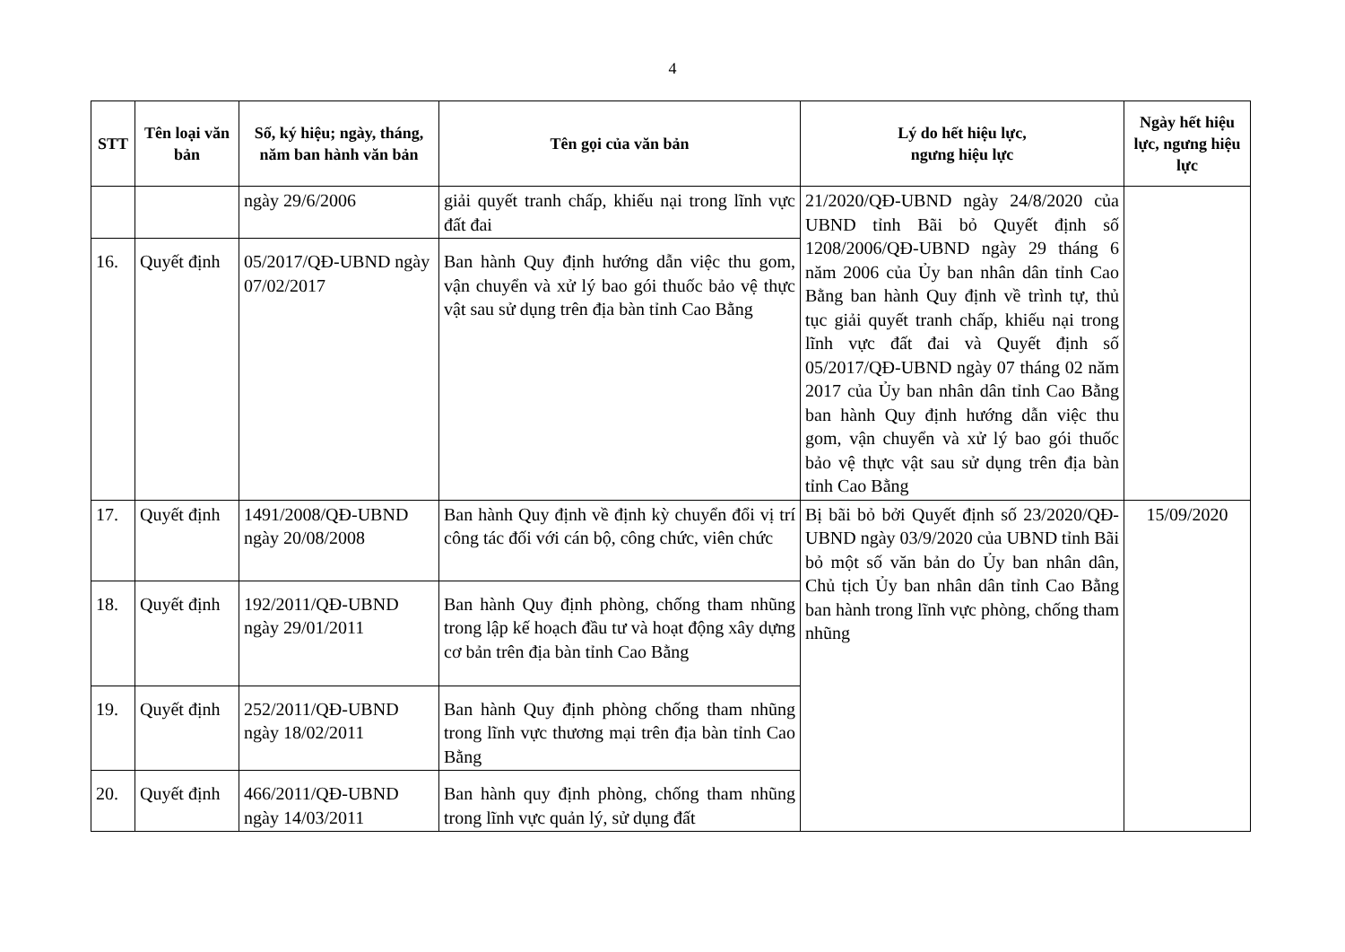4
| STT | Tên loại văn bản | Số, ký hiệu; ngày, tháng, năm ban hành văn bản | Tên gọi của văn bản | Lý do hết hiệu lực, ngưng hiệu lực | Ngày hết hiệu lực, ngưng hiệu lực |
| --- | --- | --- | --- | --- | --- |
| | | ngày 29/6/2006 | giải quyết tranh chấp, khiếu nại trong lĩnh vực đất đai | 21/2020/QĐ-UBND ngày 24/8/2020 của UBND tỉnh Bãi bỏ Quyết định số 1208/2006/QĐ-UBND ngày 29 tháng 6 năm 2006 của Ủy ban nhân dân tỉnh Cao Bằng ban hành Quy định về trình tự, thủ tục giải quyết tranh chấp, khiếu nại trong lĩnh vực đất đai và Quyết định số 05/2017/QĐ-UBND ngày 07 tháng 02 năm 2017 của Ủy ban nhân dân tỉnh Cao Bằng ban hành Quy định hướng dẫn việc thu gom, vận chuyển và xử lý bao gói thuốc bảo vệ thực vật sau sử dụng trên địa bàn tỉnh Cao Bằng | |
| 16. | Quyết định | 05/2017/QĐ-UBND ngày 07/02/2017 | Ban hành Quy định hướng dẫn việc thu gom, vận chuyển và xử lý bao gói thuốc bảo vệ thực vật sau sử dụng trên địa bàn tỉnh Cao Bằng | | |
| 17. | Quyết định | 1491/2008/QĐ-UBND ngày 20/08/2008 | Ban hành Quy định về định kỳ chuyển đổi vị trí công tác đối với cán bộ, công chức, viên chức | Bị bãi bỏ bởi Quyết định số 23/2020/QĐ-UBND ngày 03/9/2020 của UBND tỉnh Bãi bỏ một số văn bản do Ủy ban nhân dân, Chủ tịch Ủy ban nhân dân tỉnh Cao Bằng ban hành trong lĩnh vực phòng, chống tham nhũng | 15/09/2020 |
| 18. | Quyết định | 192/2011/QĐ-UBND ngày 29/01/2011 | Ban hành Quy định phòng, chống tham nhũng trong lập kế hoạch đầu tư và hoạt động xây dựng cơ bản trên địa bàn tỉnh Cao Bằng | | |
| 19. | Quyết định | 252/2011/QĐ-UBND ngày 18/02/2011 | Ban hành Quy định phòng chống tham nhũng trong lĩnh vực thương mại trên địa bàn tỉnh Cao Bằng | | |
| 20. | Quyết định | 466/2011/QĐ-UBND ngày 14/03/2011 | Ban hành quy định phòng, chống tham nhũng trong lĩnh vực quản lý, sử dụng đất | | |